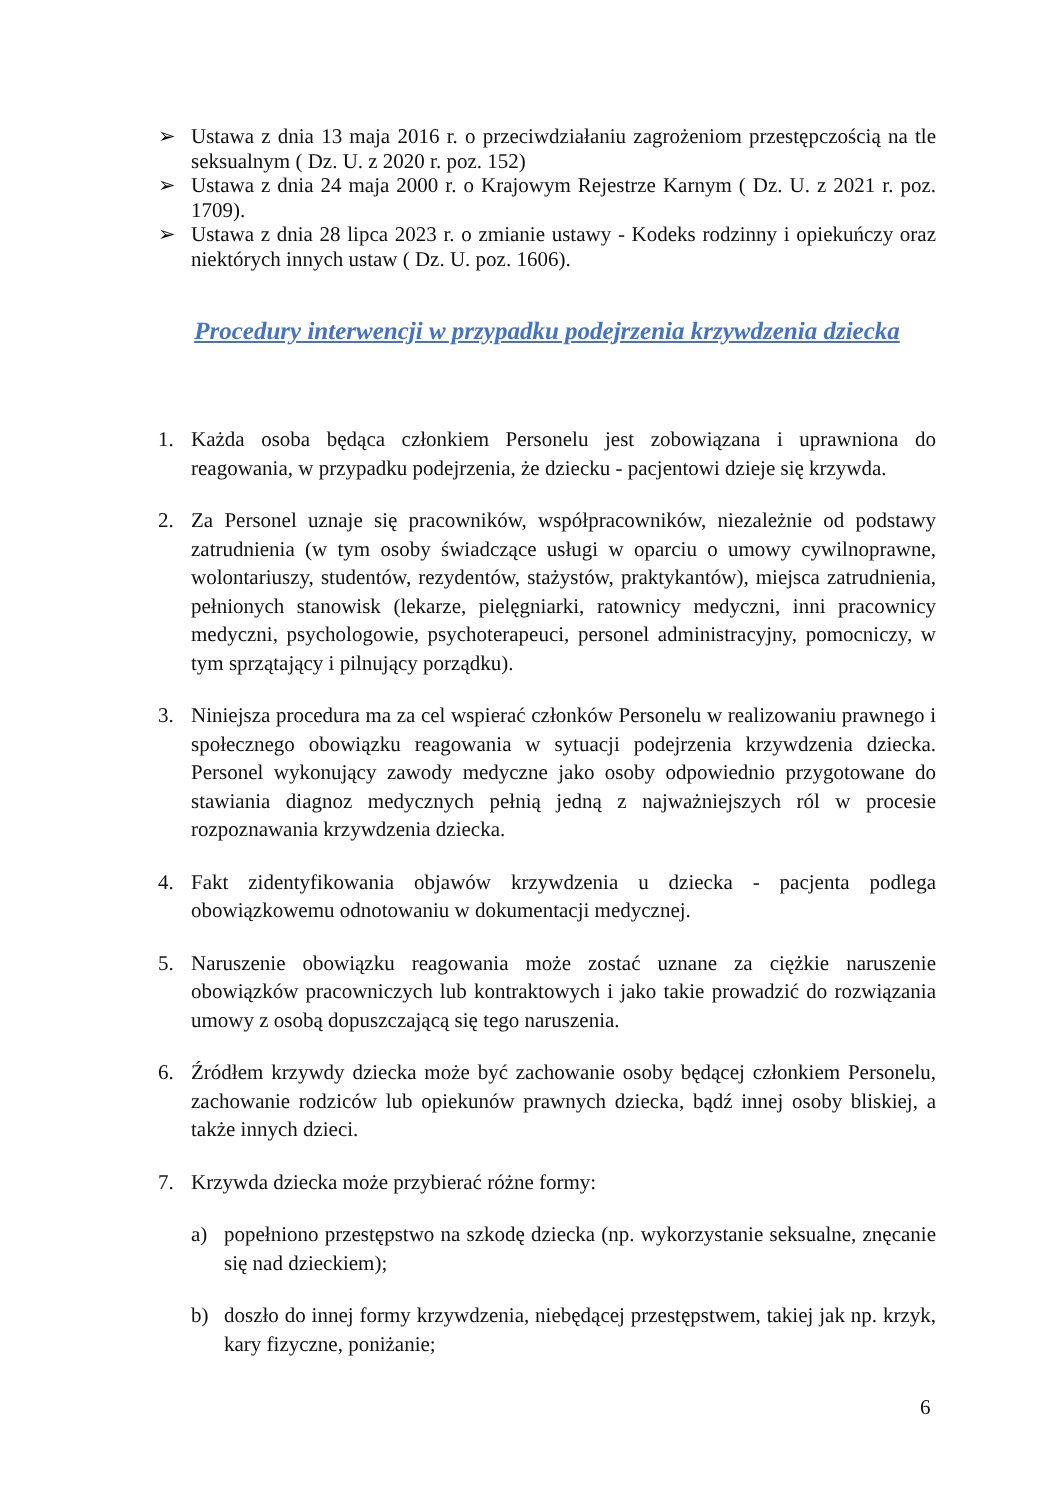➢ Ustawa z dnia 13 maja 2016 r. o przeciwdziałaniu zagrożeniom przestępczością na tle seksualnym ( Dz. U. z 2020 r. poz. 152)
➢ Ustawa z dnia 24 maja 2000 r. o Krajowym Rejestrze Karnym ( Dz. U. z 2021 r. poz. 1709).
➢ Ustawa z dnia 28 lipca 2023 r. o zmianie ustawy - Kodeks rodzinny i opiekuńczy oraz niektórych innych ustaw ( Dz. U. poz. 1606).
Procedury interwencji w przypadku podejrzenia krzywdzenia dziecka
1. Każda osoba będąca członkiem Personelu jest zobowiązana i uprawniona do reagowania, w przypadku podejrzenia, że dziecku - pacjentowi dzieje się krzywda.
2. Za Personel uznaje się pracowników, współpracowników, niezależnie od podstawy zatrudnienia (w tym osoby świadczące usługi w oparciu o umowy cywilnoprawne, wolontariuszy, studentów, rezydentów, stażystów, praktykantów), miejsca zatrudnienia, pełnionych stanowisk (lekarze, pielęgniarki, ratownicy medyczni, inni pracownicy medyczni, psychologowie, psychoterapeuci, personel administracyjny, pomocniczy, w tym sprzątający i pilnujący porządku).
3. Niniejsza procedura ma za cel wspierać członków Personelu w realizowaniu prawnego i społecznego obowiązku reagowania w sytuacji podejrzenia krzywdzenia dziecka. Personel wykonujący zawody medyczne jako osoby odpowiednio przygotowane do stawiania diagnoz medycznych pełnią jedną z najważniejszych ról w procesie rozpoznawania krzywdzenia dziecka.
4. Fakt zidentyfikowania objawów krzywdzenia u dziecka - pacjenta podlega obowiązkowemu odnotowaniu w dokumentacji medycznej.
5. Naruszenie obowiązku reagowania może zostać uznane za ciężkie naruszenie obowiązków pracowniczych lub kontraktowych i jako takie prowadzić do rozwiązania umowy z osobą dopuszczającą się tego naruszenia.
6. Źródłem krzywdy dziecka może być zachowanie osoby będącej członkiem Personelu, zachowanie rodziców lub opiekunów prawnych dziecka, bądź innej osoby bliskiej, a także innych dzieci.
7. Krzywda dziecka może przybierać różne formy:
a) popełniono przestępstwo na szkodę dziecka (np. wykorzystanie seksualne, znęcanie się nad dzieckiem);
b) doszło do innej formy krzywdzenia, niebędącej przestępstwem, takiej jak np. krzyk, kary fizyczne, poniżanie;
6